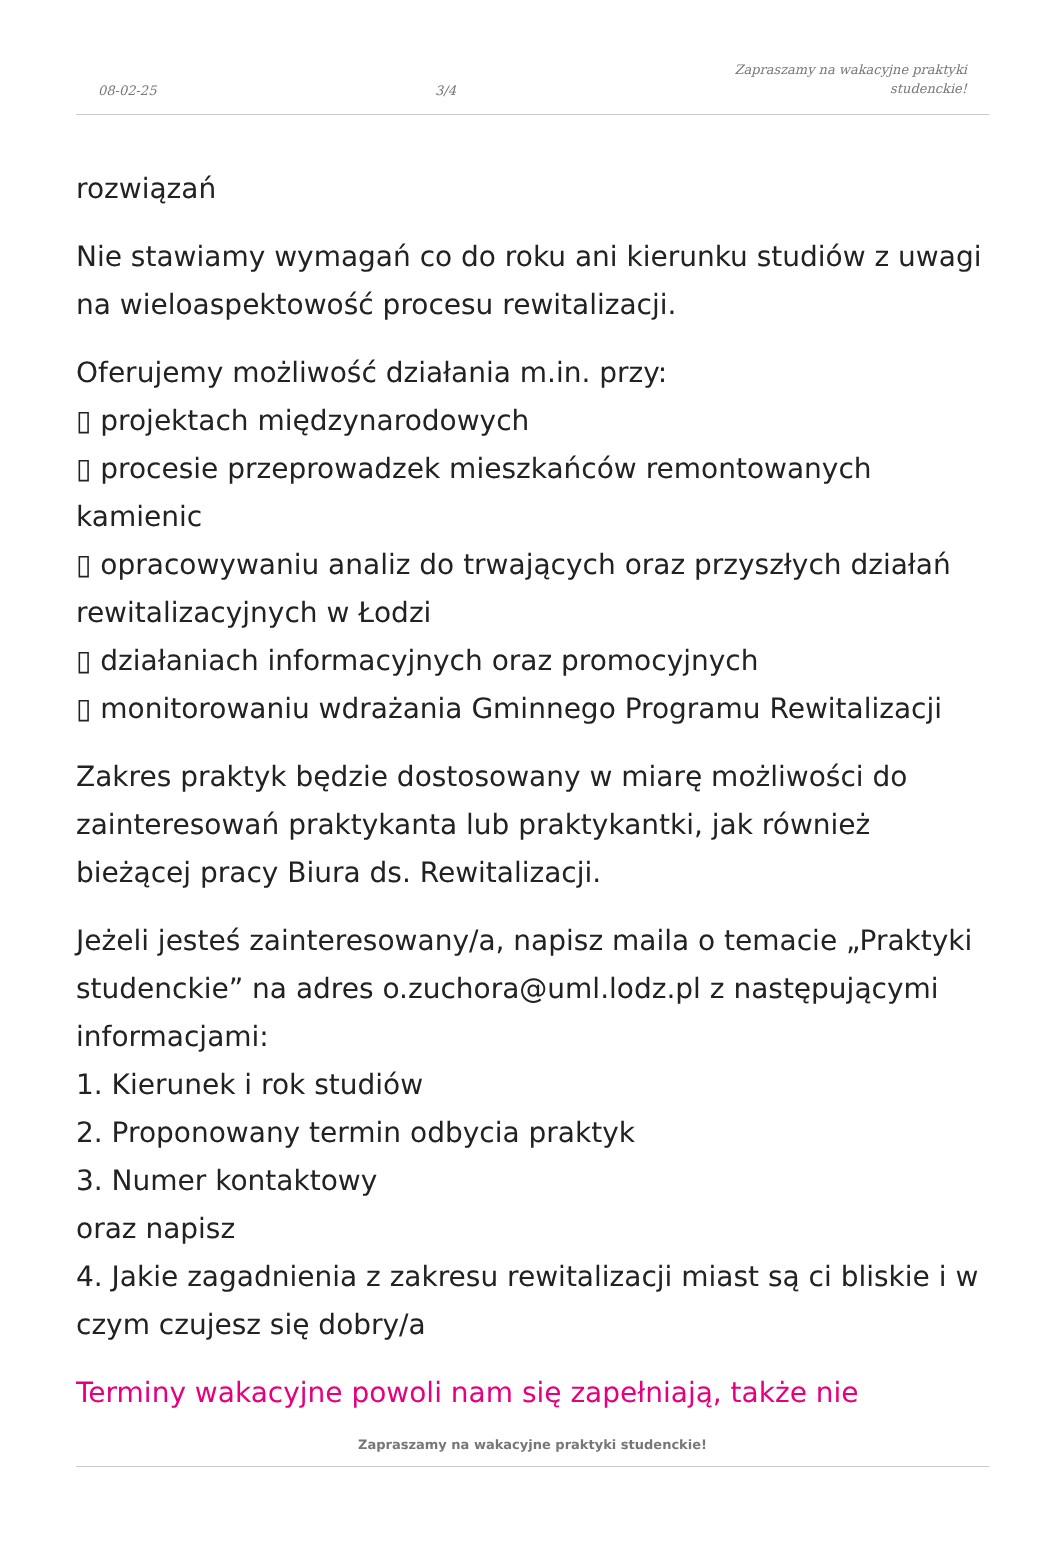08-02-25 3/4 Zapraszamy na wakacyjne praktyki
studenckie!
rozwiązań
Nie stawiamy wymagań co do roku ani kierunku studiów z uwagi na wieloaspektowość procesu rewitalizacji.
Oferujemy możliwość działania m.in. przy:
▯ projektach międzynarodowych
▯ procesie przeprowadzek mieszkańców remontowanych kamienic
▯ opracowywaniu analiz do trwających oraz przyszłych działań rewitalizacyjnych w Łodzi
▯ działaniach informacyjnych oraz promocyjnych
▯ monitorowaniu wdrażania Gminnego Programu Rewitalizacji
Zakres praktyk będzie dostosowany w miarę możliwości do zainteresowań praktykanta lub praktykantki, jak również bieżącej pracy Biura ds. Rewitalizacji.
Jeżeli jesteś zainteresowany/a, napisz maila o temacie „Praktyki studenckie” na adres o.zuchora@uml.lodz.pl z następującymi informacjami:
1. Kierunek i rok studiów
2. Proponowany termin odbycia praktyk
3. Numer kontaktowy
oraz napisz
4. Jakie zagadnienia z zakresu rewitalizacji miast są ci bliskie i w czym czujesz się dobry/a
Terminy wakacyjne powoli nam się zapełniają, także nie
Zapraszamy na wakacyjne praktyki studenckie!